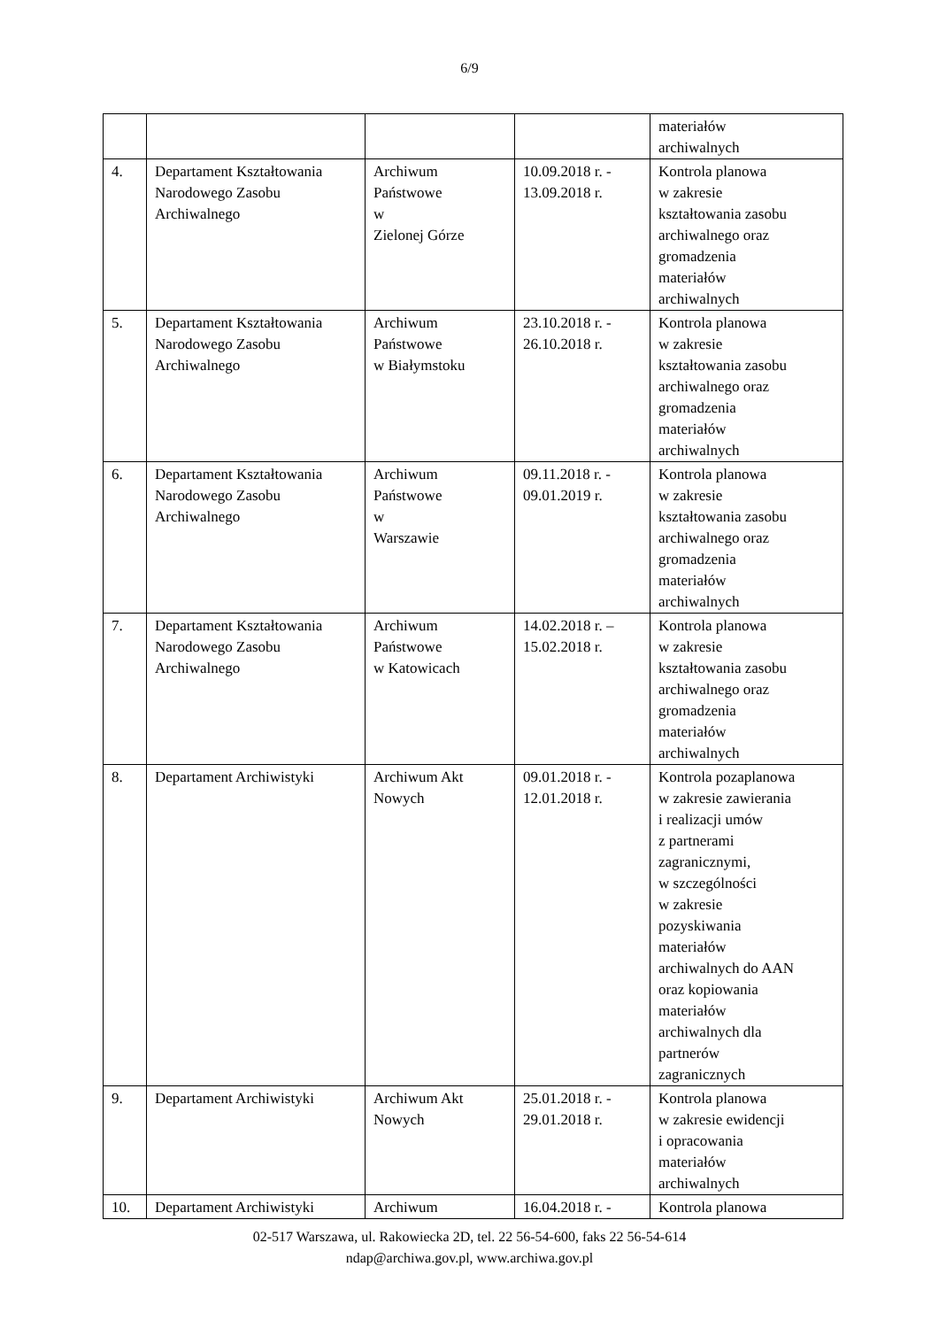6/9
| | | | | materiałów archiwalnych |
| 4. | Departament Kształtowania Narodowego Zasobu Archiwalnego | Archiwum Państwowe w Zielonej Górze | 10.09.2018 r. - 13.09.2018 r. | Kontrola planowa w zakresie kształtowania zasobu archiwalnego oraz gromadzenia materiałów archiwalnych |
| 5. | Departament Kształtowania Narodowego Zasobu Archiwalnego | Archiwum Państwowe w Białymstoku | 23.10.2018 r. - 26.10.2018 r. | Kontrola planowa w zakresie kształtowania zasobu archiwalnego oraz gromadzenia materiałów archiwalnych |
| 6. | Departament Kształtowania Narodowego Zasobu Archiwalnego | Archiwum Państwowe w Warszawie | 09.11.2018 r. - 09.01.2019 r. | Kontrola planowa w zakresie kształtowania zasobu archiwalnego oraz gromadzenia materiałów archiwalnych |
| 7. | Departament Kształtowania Narodowego Zasobu Archiwalnego | Archiwum Państwowe w Katowicach | 14.02.2018 r. – 15.02.2018 r. | Kontrola planowa w zakresie kształtowania zasobu archiwalnego oraz gromadzenia materiałów archiwalnych |
| 8. | Departament Archiwistyki | Archiwum Akt Nowych | 09.01.2018 r. - 12.01.2018 r. | Kontrola pozaplanowa w zakresie zawierania i realizacji umów z partnerami zagranicznymi, w szczególności w zakresie pozyskiwania materiałów archiwalnych do AAN oraz kopiowania materiałów archiwalnych dla partnerów zagranicznych |
| 9. | Departament Archiwistyki | Archiwum Akt Nowych | 25.01.2018 r. - 29.01.2018 r. | Kontrola planowa w zakresie ewidencji i opracowania materiałów archiwalnych |
| 10. | Departament Archiwistyki | Archiwum | 16.04.2018 r. - | Kontrola planowa |
02-517 Warszawa, ul. Rakowiecka 2D, tel. 22 56-54-600, faks 22 56-54-614
ndap@archiwa.gov.pl, www.archiwa.gov.pl